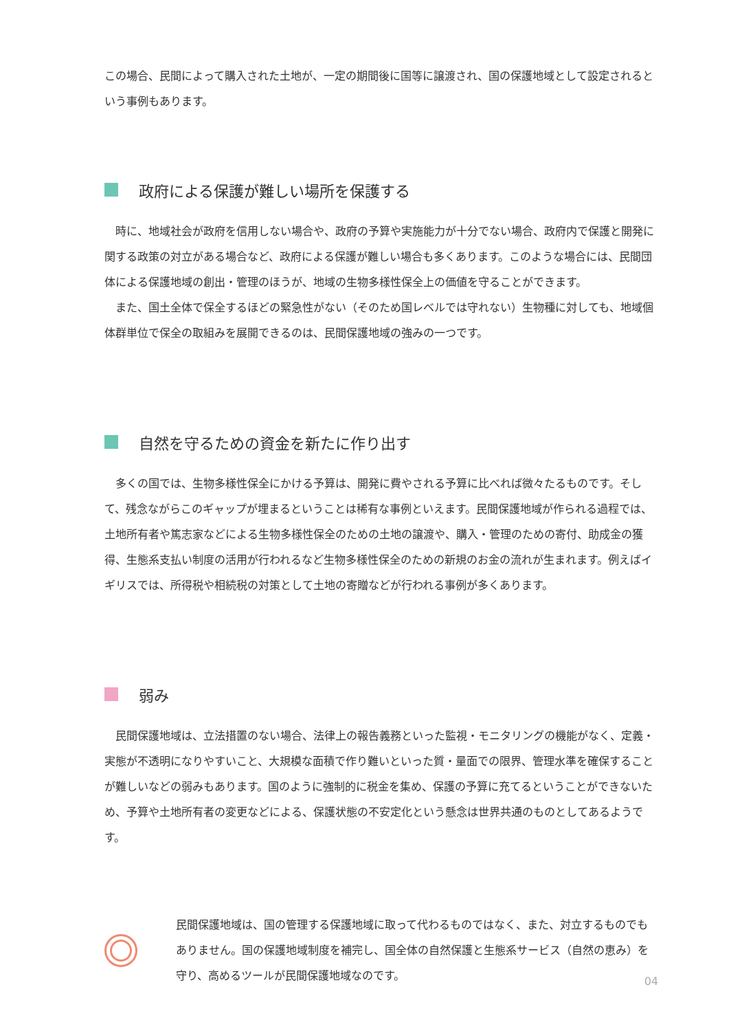この場合、民間によって購入された土地が、一定の期間後に国等に譲渡され、国の保護地域として設定されるという事例もあります。
政府による保護が難しい場所を保護する
時に、地域社会が政府を信用しない場合や、政府の予算や実施能力が十分でない場合、政府内で保護と開発に関する政策の対立がある場合など、政府による保護が難しい場合も多くあります。このような場合には、民間団体による保護地域の創出・管理のほうが、地域の生物多様性保全上の価値を守ることができます。
また、国土全体で保全するほどの緊急性がない（そのため国レベルでは守れない）生物種に対しても、地域個体群単位で保全の取組みを展開できるのは、民間保護地域の強みの一つです。
自然を守るための資金を新たに作り出す
多くの国では、生物多様性保全にかける予算は、開発に費やされる予算に比べれば微々たるものです。そして、残念ながらこのギャップが埋まるということは稀有な事例といえます。民間保護地域が作られる過程では、土地所有者や篤志家などによる生物多様性保全のための土地の譲渡や、購入・管理のための寄付、助成金の獲得、生態系支払い制度の活用が行われるなど生物多様性保全のための新規のお金の流れが生まれます。例えばイギリスでは、所得税や相続税の対策として土地の寄贈などが行われる事例が多くあります。
弱み
民間保護地域は、立法措置のない場合、法律上の報告義務といった監視・モニタリングの機能がなく、定義・実態が不透明になりやすいこと、大規模な面積で作り難いといった質・量面での限界、管理水準を確保することが難しいなどの弱みもあります。国のように強制的に税金を集め、保護の予算に充てるということができないため、予算や土地所有者の変更などによる、保護状態の不安定化という懸念は世界共通のものとしてあるようです。
民間保護地域は、国の管理する保護地域に取って代わるものではなく、また、対立するものでもありません。国の保護地域制度を補完し、国全体の自然保護と生態系サービス（自然の恵み）を守り、高めるツールが民間保護地域なのです。
04